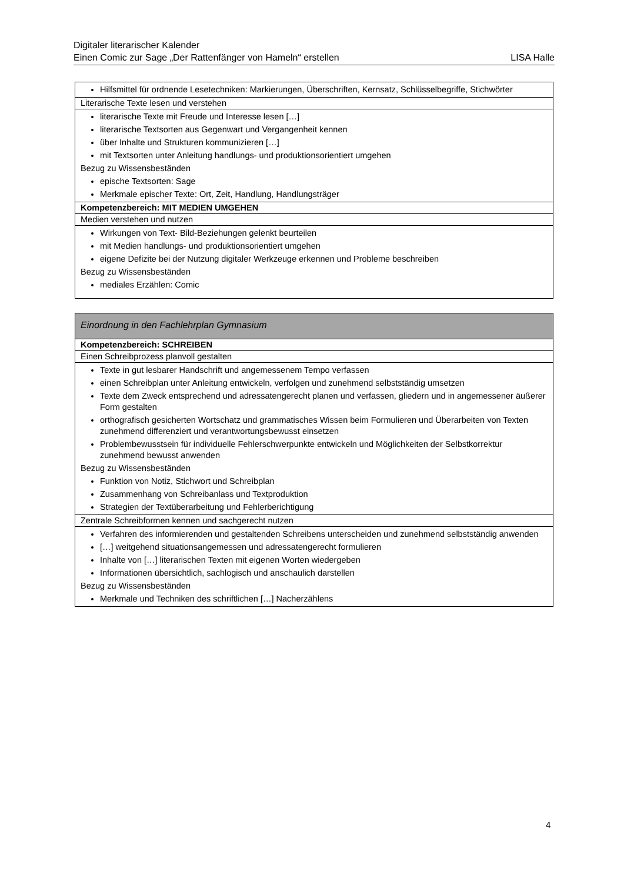Digitaler literarischer Kalender
Einen Comic zur Sage „Der Rattenfänger von Hameln“ erstellen LISA Halle
| Hilfsmittel für ordnende Lesetechniken: Markierungen, Überschriften, Kernsatz, Schlüsselbegriffe, Stichwörter |
| Literarische Texte lesen und verstehen |
| literarische Texte mit Freude und Interesse lesen […] literarische Textsorten aus Gegenwart und Vergangenheit kennen über Inhalte und Strukturen kommunizieren […] mit Textsorten unter Anleitung handlungs- und produktionsorientiert umgehen Bezug zu Wissensbeständen epische Textsorten: Sage Merkmale epischer Texte: Ort, Zeit, Handlung, Handlungsträger |
| Kompetenzbereich: MIT MEDIEN UMGEHEN |
| Medien verstehen und nutzen |
| Wirkungen von Text- Bild-Beziehungen gelenkt beurteilen mit Medien handlungs- und produktionsorientiert umgehen eigene Defizite bei der Nutzung digitaler Werkzeuge erkennen und Probleme beschreiben Bezug zu Wissensbeständen mediales Erzählen: Comic |
| Einordnung in den Fachlehrplan Gymnasium |
| Kompetenzbereich: SCHREIBEN |
| Einen Schreibprozess planvoll gestalten |
| Texte in gut lesbarer Handschrift und angemessenem Tempo verfassen einen Schreibplan unter Anleitung entwickeln, verfolgen und zunehmend selbstständig umsetzen Texte dem Zweck entsprechend und adressatengerecht planen und verfassen, gliedern und in angemessener äußerer Form gestalten orthografisch gesicherten Wortschatz und grammatisches Wissen beim Formulieren und Überarbeiten von Texten zunehmend differenziert und verantwortungsbewusst einsetzen Problembewusstsein für individuelle Fehlerschwerpunkte entwickeln und Möglichkeiten der Selbstkorrektur zunehmend bewusst anwenden Bezug zu Wissensbeständen Funktion von Notiz, Stichwort und Schreibplan Zusammenhang von Schreibanlass und Textproduktion Strategien der Textüberarbeitung und Fehlerberichtigung |
| Zentrale Schreibformen kennen und sachgerecht nutzen |
| Verfahren des informierenden und gestaltenden Schreibens unterscheiden und zunehmend selbstständig anwenden […] weitgehend situationsangemessen und adressatengerecht formulieren Inhalte von […] literarischen Texten mit eigenen Worten wiedergeben Informationen übersichtlich, sachlogisch und anschaulich darstellen Bezug zu Wissensbeständen Merkmale und Techniken des schriftlichen […] Nacherzählens |
4